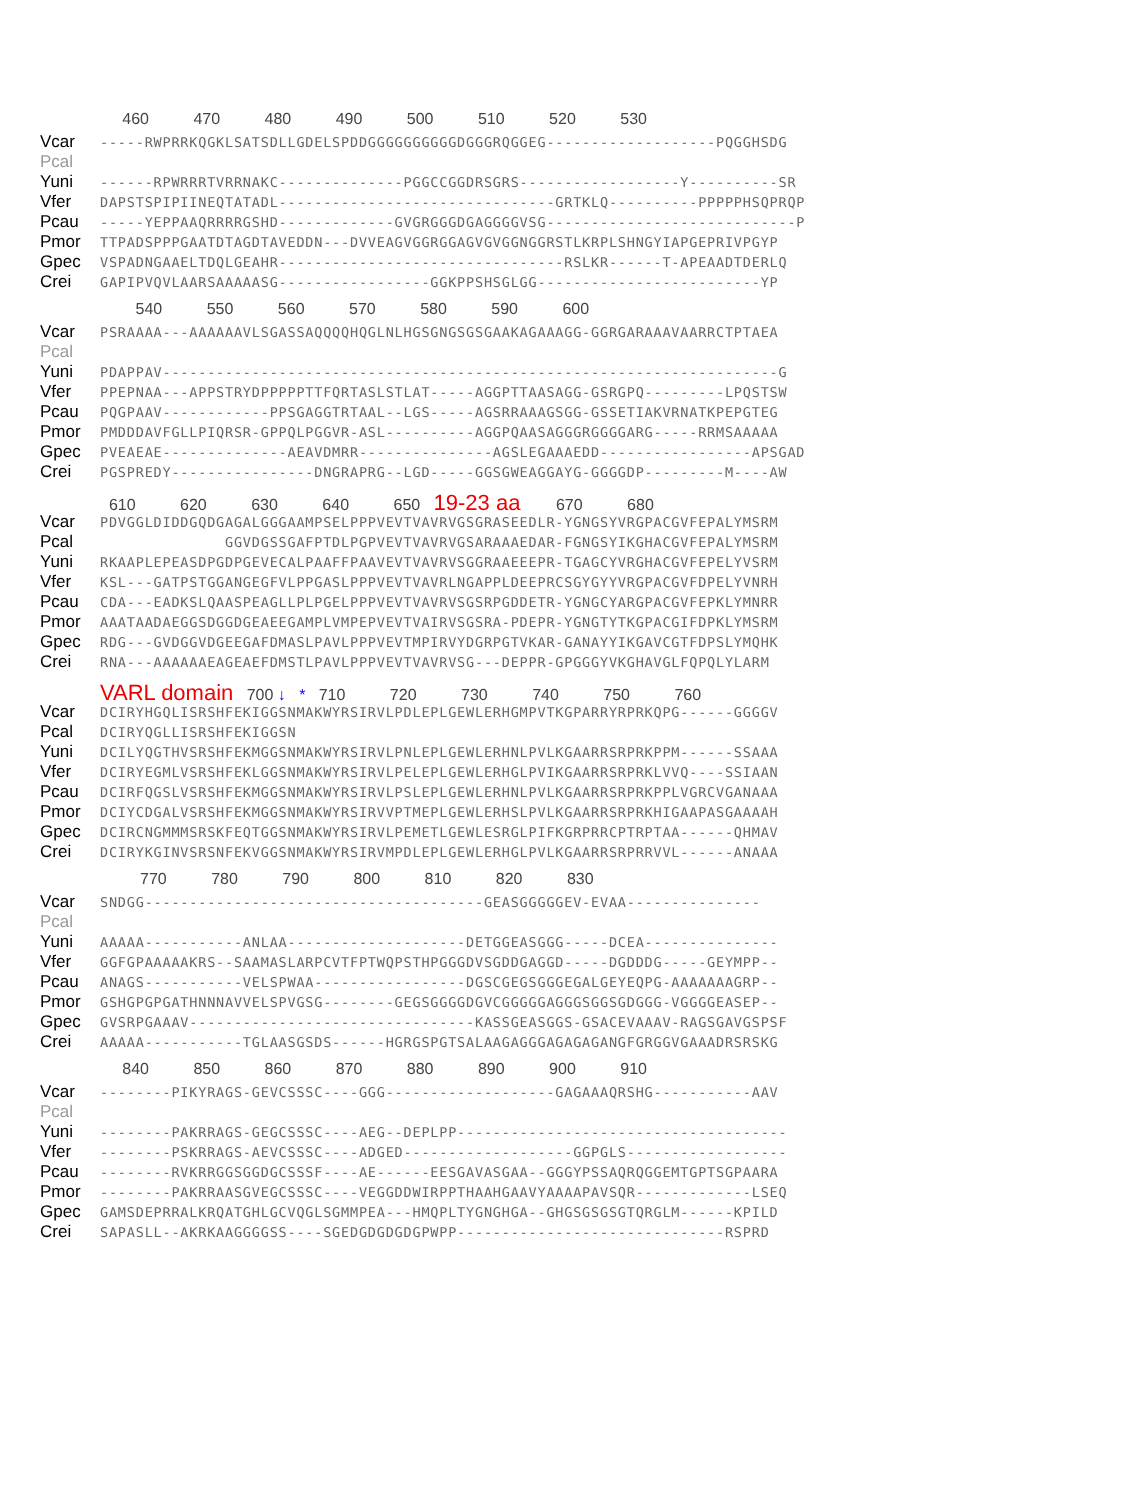460 470 480 490 500 510 520 530
Vcar -----RWPRRKQGKLSATSDLLGDELSPDDGGGGGGGGGGDGGGRQGGEG-------------------PQGGHSDG
Pcal
Yuni ------RPWRRRTVRRNAKC--------------PGGCCGGDRSGRS------------------Y----------SR
Vfer DAPSTSPIPIINEQTATADL-------------------------------GRTKLQ----------PPPPPHSQPRQP
Pcau -----YEPPAAQRRRRGSHD-------------GVGRGGGDGAGGGGVSG----------------------------P
Pmor TTPADSPPPGAATDTAGDTAVEDDN---DVVEAGVGGRGGAGVGVGGNGGRSTLKRPLSHNGYIAPGEPRIVPGYP
Gpec VSPADNGAAELTDQLGEAHR--------------------------------RSLKR------T-APEAADTDERLQ
Crei GAPIPVQVLAARSAAAAASG-----------------GGKPPSHSGLGG-------------------------YP
540 550 560 570 580 590 600
Vcar PSRAAAA---AAAAAAVLSGASSAQQQQHQGLNLHGSGNGSGSGAAKAGAAAGG-GGRGARAAAVAARRCTPTAEA
Pcal
Yuni PDAPPAV---------------------------------------------------------------------G
Vfer PPEPNAA---APPSTRYDPPPPPTTFQRTASLSTLAT-----AGGPTTAASAGG-GSRGPQ---------LPQSTSW
Pcau PQGPAAV------------PPSGAGGTRTAAL--LGS-----AGSRRAAAGSGG-GSSETIAKVRNATKPEPGTEG
Pmor PMDDDAVFGLLPIQRSR-GPPQLPGGVR-ASL----------AGGPQAASAGGGRGGGGARG-----RRMSAAAAA
Gpec PVEAEAE--------------AEAVDMRR---------------AGSLEGAAAEDD-----------------APSGAD
Crei PGSPREDY----------------DNGRAPRG--LGD-----GGSGWEAGGAYG-GGGGDP---------M----AW
610 620 630 640 650 19-23 aa 670 680
Vcar PDVGGLDIDDGQDGAGALGGGAAMPSELPPPVEVTVAVRVGSGRASEEDLR-YGNGSYVRGPACGVFEPALYMSRM
Pcal GGVDGSSGAFPTDLPGPVEVTVAVRVGSARAAAEDAR-FGNGSYIKGHACGVFEPALYMSRM
Yuni RKAAPLEPEASDPGDPGEVECALPAAFFPAAVEVTVAVRVSGGRAAEEEPR-TGAGCYVRGHACGVFEPELYVSRM
Vfer KSL---GATPSTGGANGEGFVLPPGASLPPPVEVTVAVRLNGAPPLDEEPRCSGYGYYVRGPACGVFDPELYVNRH
Pcau CDA---EADKSLQAASPEAGLLPLPGELPPPVEVTVAVRVSGSRPGDDETR-YGNGCYARGPACGVFEPKLYMNRR
Pmor AAATAADAEGGSDGGDGEAEEGAMPLVMPEPVEVTVAIRVSGSRA-PDEPR-YGNGTYTKGPACGIFDPKLYMSRM
Gpec RDG---GVDGGVDGEEGAFDMASLPAVLPPPVEVTMPIRVYDGRPGTVKAR-GANAYYIKGAVCGTFDPSLYMQHK
Crei RNA---AAAAAAEAGEAEFDMSTLPAVLPPPVEVTVAVRVSG---DEPPR-GPGGGYVKGHAVGLFQPQLYLARM
VARL domain 700 ↓ * 710 720 730 740 750 760
Vcar DCIRYHGQLISRSHFEKIGGSNMAKWYRSIRVLPDLEPLGEWLERHGMPVTKGPARRYRPRKQPG------GGGGV
Pcal DCIRYQGLLISRSHFEKIGGSN
Yuni DCILYQGTHVSRSHFEKMGGSNMAKWYRSIRVLPNLEPLGEWLERHNLPVLKGAARRSRPRKPPM------SSAAA
Vfer DCIRYEGMLVSRSHFEKLGGSNMAKWYRSIRVLPELEPLGEWLERHGLPVIKGAARRSRPRKLVVQ----SSIAAN
Pcau DCIRFQGSLVSRSHFEKMGGSNMAKWYRSIRVLPSLEPLGEWLERHNLPVLKGAARRSRPRKPPLVGRCVGANAAA
Pmor DCIYCDGALVSRSHFEKMGGSNMAKWYRSIRVVPTMEPLGEWLERHSLPVLKGAARRSRPRKHIGAAPASGAAAAH
Gpec DCIRCNGMMMSRSKFEQTGGSNMAKWYRSIRVLPEMETLGEWLESRGLPIFKGRPRRCPTRPTAA------QHMAV
Crei DCIRYKGINVSRSNFEKVGGSNMAKWYRSIRVMPDLEPLGEWLERHGLPVLKGAARRSRPRRVVL------ANAAA
770 780 790 800 810 820 830
Vcar SNDGG--------------------------------------GEASGGGGGEV-EVAA---------------
Pcal
Yuni AAAAA-----------ANLAA--------------------DETGGEASGGG-----DCEA---------------
Vfer GGFGPAAAAAKRS--SAAMASLARPCVTFPTWQPSTHPGGGDVSGDDGAGGD-----DGDDDG-----GEYMPP--
Pcau ANAGS-----------VELSPWAA-----------------DGSCGEGSGGGEGALGEYEQPG-AAAAAAAGRP--
Pmor GSHGPGPGATHNNNAVVELSPVGSG--------GEGSGGGGDGVCGGGGGAGGGSGGSGDGGG-VGGGGEASEP--
Gpec GVSRPGAAAV--------------------------------KASSGEASGGS-GSACEVAAAV-RAGSGAVGSPSF
Crei AAAAA-----------TGLAASGSDS------HGRGSPGTSALAAGAGGGAGAGAGANGFGRGGVGAAADRSRSKG
840 850 860 870 880 890 900 910
Vcar --------PIKYRAGS-GEVCSSSC----GGG-------------------GAGAAAQRSHG-----------AAV
Pcal
Yuni --------PAKRRAGS-GEGCSSSC----AEG--DEPLPP-------------------------------------
Vfer --------PSKRRAGS-AEVCSSSC----ADGED-------------------GGPGLS------------------
Pcau --------RVKRRGGSGGDGCSSSF----AE------EESGAVASGAA--GGGYPSSAQRQGGEMTGPTSGPAARA
Pmor --------PAKRRAASGVEGCSSSC----VEGGDDWIRPPTHAAHGAAVYAAAAPAVSQR-------------LSEQ
Gpec GAMSDEPRRALKRQATGHLGCVQGLSGMMPEA---HMQPLTYGNGHGA--GHGSGSGSGTQRGLM------KPILD
Crei SAPASLL--AKRKAAGGGGSS----SGEDGDGDGDGPWPP------------------------------RSPRD